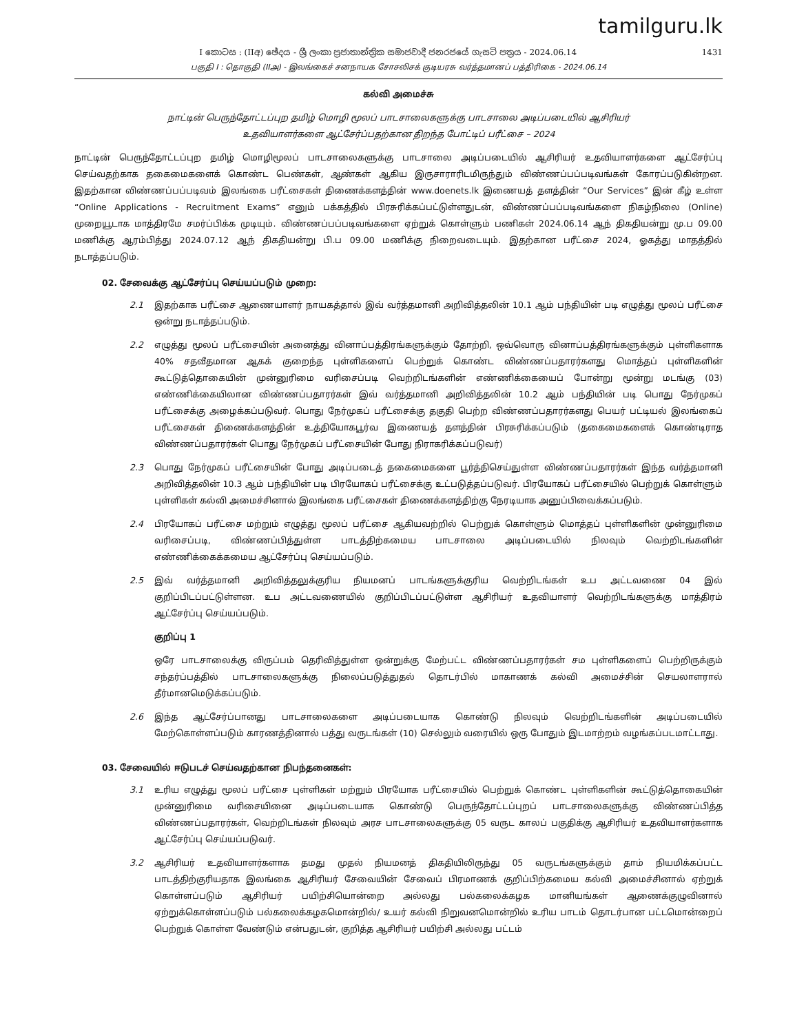tamilguru.lk
I කොටස : (IIඅ) ඡේදය - ශ්‍රී ලංකා ප්‍රජාතාන්ත්‍රික සමාජවාදී ජනරජයේ ගැසට් පත්‍රය - 2024.06.14 1431
பகுதி I : தொகுதி (IIஅ) - இலங்கைச் சனநாயக சோசலிசக் குடியரசு வர்த்தமானப் பத்திரிகை - 2024.06.14
கல்வி அமைச்சு
நாட்டின் பெருந்தோட்டப்புற தமிழ் மொழி மூலப் பாடசாலைகளுக்கு பாடசாலை அடிப்படையில் ஆசிரியர்
உதவியாளர்களை ஆட்சேர்ப்பதற்கான திறந்த போட்டிப் பரீட்சை – 2024
நாட்டின் பெருந்தோட்டப்புற தமிழ் மொழிமூலப் பாடசாலைகளுக்கு பாடசாலை அடிப்படையில் ஆசிரியர் உதவியாளர்களை ஆட்சேர்ப்பு செய்வதற்காக தகைமைகளைக் கொண்ட பெண்கள், ஆண்கள் ஆகிய இருசாராரிடமிருந்தும் விண்ணப்பப்படிவங்கள் கோரப்படுகின்றன. இதற்கான விண்ணப்பப்படிவம் இலங்கை பரீட்சைகள் திணைக்களத்தின் www.doenets.lk இணையத் தளத்தின் “Our Services” இன் கீழ் உள்ள “Online Applications - Recruitment Exams” எனும் பக்கத்தில் பிரசுரிக்கப்பட்டுள்ளதுடன், விண்ணப்பப்படிவங்களை நிகழ்நிலை (Online) முறையூடாக மாத்திரமே சமர்ப்பிக்க முடியும். விண்ணப்பப்படிவங்களை ஏற்றுக் கொள்ளும் பணிகள் 2024.06.14 ஆந் திகதியன்று மு.ப 09.00 மணிக்கு ஆரம்பித்து 2024.07.12 ஆந் திகதியன்று பி.ப 09.00 மணிக்கு நிறைவடையும். இதற்கான பரீட்சை 2024, ஓகத்து மாதத்தில் நடாத்தப்படும்.
02. சேவைக்கு ஆட்சேர்ப்பு செய்யப்படும் முறை:
2.1 இதற்காக பரீட்சை ஆணையாளர் நாயகத்தால் இவ் வர்த்தமானி அறிவித்தலின் 10.1 ஆம் பந்தியின் படி எழுத்து மூலப் பரீட்சை ஒன்று நடாத்தப்படும்.
2.2 எழுத்து மூலப் பரீட்சையின் அனைத்து வினாப்பத்திரங்களுக்கும் தோற்றி, ஒவ்வொரு வினாப்பத்திரங்களுக்கும் புள்ளிகளாக 40% சதவீதமான ஆகக் குறைந்த புள்ளிகளைப் பெற்றுக் கொண்ட விண்ணப்பதாரர்களது மொத்தப் புள்ளிகளின் கூட்டுத்தொகையின் முன்னுரிமை வரிசைப்படி வெற்றிடங்களின் எண்ணிக்கையைப் போன்று மூன்று மடங்கு (03) எண்ணிக்கையிலான விண்ணப்பதாரர்கள் இவ் வர்த்தமானி அறிவித்தலின் 10.2 ஆம் பந்தியின் படி பொது நேர்முகப் பரீட்சைக்கு அழைக்கப்படுவர். பொது நேர்முகப் பரீட்சைக்கு தகுதி பெற்ற விண்ணப்பதாரர்களது பெயர் பட்டியல் இலங்கைப் பரீட்சைகள் திணைக்களத்தின் உத்தியோகபூர்வ இணையத் தளத்தின் பிரசுரிக்கப்படும் (தகைமைகளைக் கொண்டிராத விண்ணப்பதாரர்கள் பொது நேர்முகப் பரீட்சையின் போது நிராகரிக்கப்படுவர்)
2.3 பொது நேர்முகப் பரீட்சையின் போது அடிப்படைத் தகைமைகளை பூர்த்திசெய்துள்ள விண்ணப்பதாரர்கள் இந்த வர்த்தமானி அறிவித்தலின் 10.3 ஆம் பந்தியின் படி பிரயோகப் பரீட்சைக்கு உட்படுத்தப்படுவர். பிரயோகப் பரீட்சையில் பெற்றுக் கொள்ளும் புள்ளிகள் கல்வி அமைச்சினால் இலங்கை பரீட்சைகள் திணைக்களத்திற்கு நேரடியாக அனுப்பிவைக்கப்படும்.
2.4 பிரயோகப் பரீட்சை மற்றும் எழுத்து மூலப் பரீட்சை ஆகியவற்றில் பெற்றுக் கொள்ளும் மொத்தப் புள்ளிகளின் முன்னுரிமை வரிசைப்படி, விண்ணப்பித்துள்ள பாடத்திற்கமைய பாடசாலை அடிப்படையில் நிலவும் வெற்றிடங்களின் எண்ணிக்கைக்கமைய ஆட்சேர்ப்பு செய்யப்படும்.
2.5 இவ் வர்த்தமானி அறிவித்தலுக்குரிய நியமனப் பாடங்களுக்குரிய வெற்றிடங்கள் உப அட்டவணை 04 இல் குறிப்பிடப்பட்டுள்ளன. உப அட்டவணையில் குறிப்பிடப்பட்டுள்ள ஆசிரியர் உதவியாளர் வெற்றிடங்களுக்கு மாத்திரம் ஆட்சேர்ப்பு செய்யப்படும்.
குறிப்பு 1
ஒரே பாடசாலைக்கு விருப்பம் தெரிவித்துள்ள ஒன்றுக்கு மேற்பட்ட விண்ணப்பதாரர்கள் சம புள்ளிகளைப் பெற்றிருக்கும் சந்தர்ப்பத்தில் பாடசாலைகளுக்கு நிலைப்படுத்துதல் தொடர்பில் மாகாணக் கல்வி அமைச்சின் செயலாளரால் தீர்மானமெடுக்கப்படும்.
2.6 இந்த ஆட்சேர்ப்பானது பாடசாலைகளை அடிப்படையாக கொண்டு நிலவும் வெற்றிடங்களின் அடிப்படையில் மேற்கொள்ளப்படும் காரணத்தினால் பத்து வருடங்கள் (10) செல்லும் வரையில் ஒரு போதும் இடமாற்றம் வழங்கப்படமாட்டாது.
03. சேவையில் ஈடுபடச் செய்வதற்கான நிபந்தனைகள்:
3.1 உரிய எழுத்து மூலப் பரீட்சை புள்ளிகள் மற்றும் பிரயோக பரீட்சையில் பெற்றுக் கொண்ட புள்ளிகளின் கூட்டுத்தொகையின் முன்னுரிமை வரிசையினை அடிப்படையாக கொண்டு பெருந்தோட்டப்புறப் பாடசாலைகளுக்கு விண்ணப்பித்த விண்ணப்பதாரர்கள், வெற்றிடங்கள் நிலவும் அரச பாடசாலைகளுக்கு 05 வருட காலப் பகுதிக்கு ஆசிரியர் உதவியாளர்களாக ஆட்சேர்ப்பு செய்யப்படுவர்.
3.2 ஆசிரியர் உதவியாளர்களாக தமது முதல் நியமனத் திகதியிலிருந்து 05 வருடங்களுக்கும் தாம் நியமிக்கப்பட்ட பாடத்திற்குரியதாக இலங்கை ஆசிரியர் சேவையின் சேவைப் பிரமாணக் குறிப்பிற்கமைய கல்வி அமைச்சினால் ஏற்றுக் கொள்ளப்படும் ஆசிரியர் பயிற்சியொன்றை அல்லது பல்கலைக்கழக மானியங்கள் ஆணைக்குழுவினால் ஏற்றுக்கொள்ளப்படும் பல்கலைக்கழகமொன்றில்/ உயர் கல்வி நிறுவனமொன்றில் உரிய பாடம் தொடர்பான பட்டமொன்றைப் பெற்றுக் கொள்ள வேண்டும் என்பதுடன், குறித்த ஆசிரியர் பயிற்சி அல்லது பட்டம்